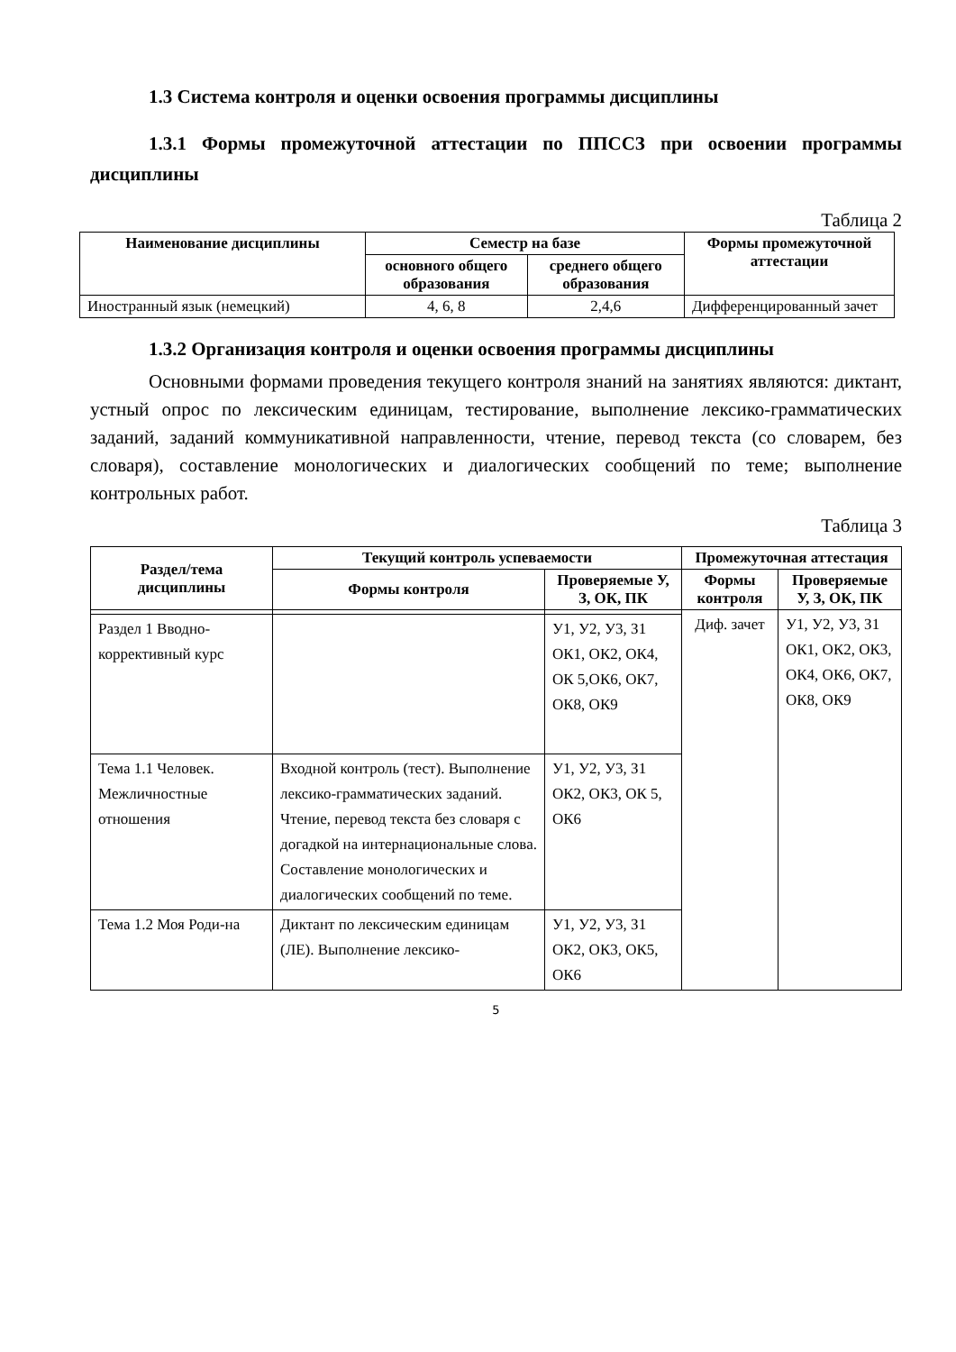1.3 Система контроля и оценки освоения программы дисциплины
1.3.1 Формы промежуточной аттестации по ППССЗ при освоении программы дисциплины
Таблица 2
| Наименование дисциплины | Семестр на базе | | Формы промежуточной аттестации |
| --- | --- | --- | --- |
| | основного общего образования | среднего общего образования | |
| Иностранный язык (немецкий) | 4, 6, 8 | 2,4,6 | Дифференцированный зачет |
1.3.2 Организация контроля и оценки освоения программы дисциплины
Основными формами проведения текущего контроля знаний на занятиях являются: диктант, устный опрос по лексическим единицам, тестирование, выполнение лексико-грамматических заданий, заданий коммуникативной направленности, чтение, перевод текста (со словарем, без словаря), составление монологических и диалогических сообщений по теме; выполнение контрольных работ.
Таблица 3
| Раздел/тема дисциплины | Текущий контроль успеваемости | | Промежуточная аттестация | |
| --- | --- | --- | --- | --- |
| | Формы контроля | Проверяемые У, З, ОК, ПК | Формы контроля | Проверяемые У, З, ОК, ПК |
| | | | Диф. зачет | У1, У2, У3, З1 ОК1, ОК2, ОК3, ОК4, ОК6, ОК7, ОК8, ОК9 |
| Раздел 1 Вводно-коррективный курс | | У1, У2, У3, З1 ОК1, ОК2, ОК4, ОК 5,ОК6, ОК7, ОК8, ОК9 | | |
| Тема 1.1 Человек. Межличностные отношения | Входной контроль (тест). Выполнение лексико-грамматических заданий. Чтение, перевод текста без словаря с догадкой на интернациональные слова. Составление монологических и диалогических сообщений по теме. | У1, У2, У3, З1 ОК2, ОК3, ОК 5, ОК6 | | |
| Тема 1.2 Моя Роди-на | Диктант по лексическим единицам (ЛЕ). Выполнение лексико- | У1, У2, У3, З1 ОК2, ОК3, ОК5, ОК6 | | |
5